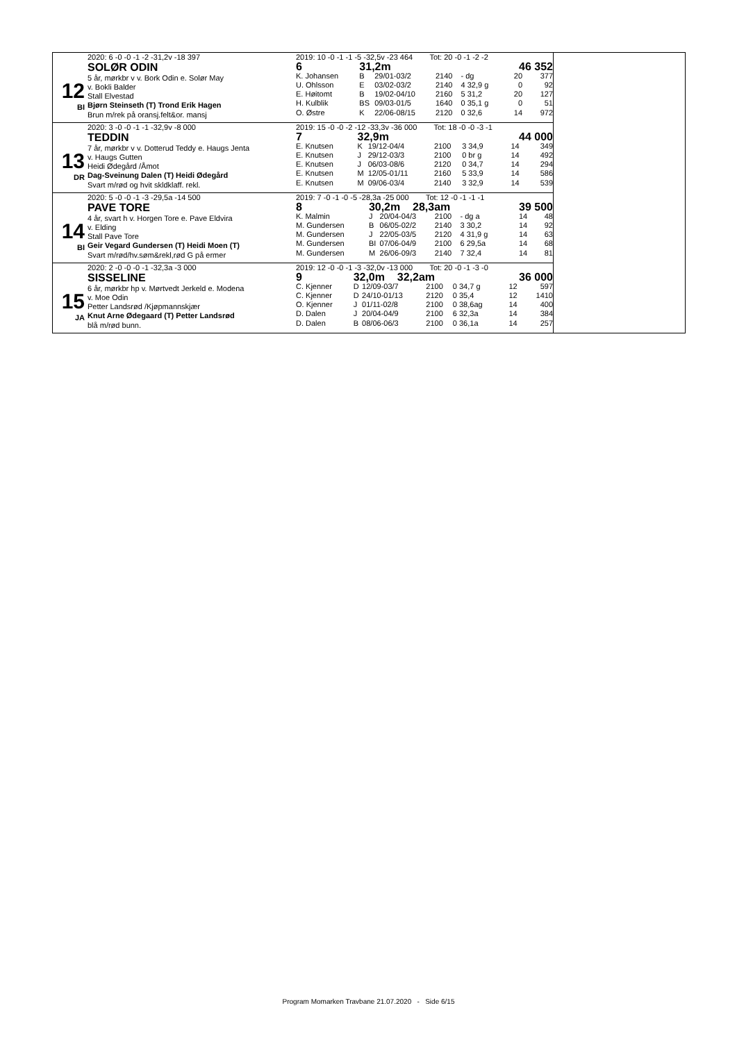12
BI
2020: 6 -0 -0 -1 -2 -31,2v -18 397
SOLØR ODIN
5 år, mørkbr v v. Bork Odin e. Solør May
v. Bokli Balder
Stall Elvestad
Bjørn Steinseth (T) Trond Erik Hagen
Brun m/rek på oransj.felt&or. mansj
2019: 10 -0 -1 -1 -5 -32,5v -23 464 Tot: 20 -0 -1 -2 -2
| 6 | 31,2m | | | | 46 352 | |
| K. Johansen | B | 29/01-03/2 | 2140 | - dg | 20 | 377 |
| U. Ohlsson | E | 03/02-03/2 | 2140 | 4 32,9 g | 0 | 92 |
| E. Høitomt | B | 19/02-04/10 | 2160 | 5 31,2 | 20 | 127 |
| H. Kulblik | BS | 09/03-01/5 | 1640 | 0 35,1 g | 0 | 51 |
| O. Østre | K | 22/06-08/15 | 2120 | 0 32,6 | 14 | 972 |
13
DR
2020: 3 -0 -0 -1 -1 -32,9v -8 000
TEDDIN
7 år, mørkbr v v. Dotterud Teddy e. Haugs Jenta
v. Haugs Gutten
Heidi Ødegård /Åmot
Dag-Sveinung Dalen (T) Heidi Ødegård
Svart m/rød og hvit skldklaff. rekl.
2019: 15 -0 -0 -2 -12 -33,3v -36 000 Tot: 18 -0 -0 -3 -1
| 7 | 32,9m | | | | 44 000 | |
| E. Knutsen | K | 19/12-04/4 | 2100 | 3 34,9 | 14 | 349 |
| E. Knutsen | J | 29/12-03/3 | 2100 | 0 br g | 14 | 492 |
| E. Knutsen | J | 06/03-08/6 | 2120 | 0 34,7 | 14 | 294 |
| E. Knutsen | M | 12/05-01/11 | 2160 | 5 33,9 | 14 | 586 |
| E. Knutsen | M | 09/06-03/4 | 2140 | 3 32,9 | 14 | 539 |
14
BI
2020: 5 -0 -0 -1 -3 -29,5a -14 500
PAVE TORE
4 år, svart h v. Horgen Tore e. Pave Eldvira
v. Elding
Stall Pave Tore
Geir Vegard Gundersen (T) Heidi Moen (T)
Svart m/rød/hv.søm&rekl,rød G på ermer
2019: 7 -0 -1 -0 -5 -28,3a -25 000 Tot: 12 -0 -1 -1 -1
| 8 | 30,2m 28,3am | | | | 39 500 | |
| K. Malmin | J | 20/04-04/3 | 2100 | - dg a | 14 | 48 |
| M. Gundersen | B | 06/05-02/2 | 2140 | 3 30,2 | 14 | 92 |
| M. Gundersen | J | 22/05-03/5 | 2120 | 4 31,9 g | 14 | 63 |
| M. Gundersen | BI | 07/06-04/9 | 2100 | 6 29,5a | 14 | 68 |
| M. Gundersen | M | 26/06-09/3 | 2140 | 7 32,4 | 14 | 81 |
15
JA
2020: 2 -0 -0 -0 -1 -32,3a -3 000
SISSELINE
6 år, mørkbr hp v. Mørtvedt Jerkeld e. Modena
v. Moe Odin
Petter Landsrød /Kjøpmannskjær
Knut Arne Ødegaard (T) Petter Landsrød
blå m/rød bunn.
2019: 12 -0 -0 -1 -3 -32,0v -13 000 Tot: 20 -0 -1 -3 -0
| 9 | 32,0m 32,2am | | | | 36 000 | |
| C. Kjenner | D | 12/09-03/7 | 2100 | 0 34,7 g | 12 | 597 |
| C. Kjenner | D | 24/10-01/13 | 2120 | 0 35,4 | 12 | 1410 |
| O. Kjenner | J | 01/11-02/8 | 2100 | 0 38,6ag | 14 | 400 |
| D. Dalen | J | 20/04-04/9 | 2100 | 6 32,3a | 14 | 384 |
| D. Dalen | B | 08/06-06/3 | 2100 | 0 36,1a | 14 | 257 |
Program Momarken Travbane 21.07.2020 - Side 6/15